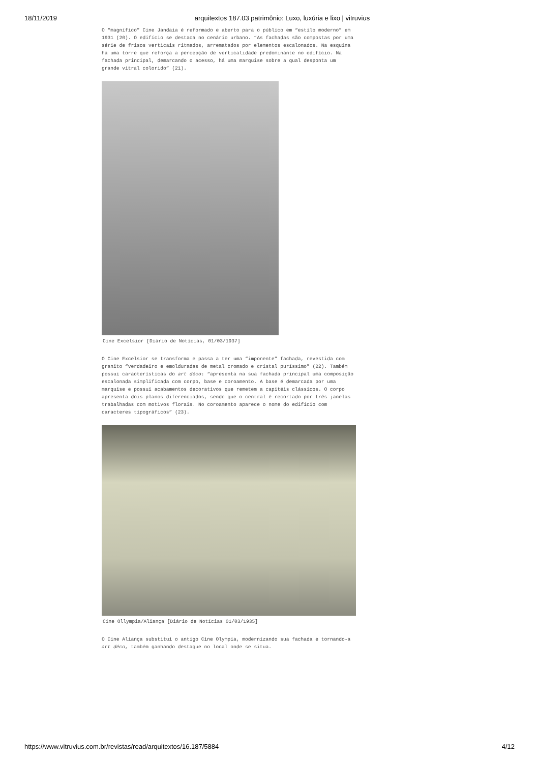18/11/2019 arquitextos 187.03 patrimônio: Luxo, luxúria e lixo | vitruvius
O “magnífico” Cine Jandaia é reformado e aberto para o público em “estilo moderno” em 1931 (20). O edifício se destaca no cenário urbano. “As fachadas são compostas por uma série de frisos verticais ritmados, arrematados por elementos escalonados. Na esquina há uma torre que reforça a percepção de verticalidade predominante no edifício. Na fachada principal, demarcando o acesso, há uma marquise sobre a qual desponta um grande vitral colorido” (21).
Cine Excelsior [Diário de Notícias, 01/03/1937]
O Cine Excelsior se transforma e passa a ter uma “imponente” fachada, revestida com granito “verdadeiro e emolduradas de metal cromado e cristal puríssimo” (22). Também possui características do art déco: “apresenta na sua fachada principal uma composição escalonada simplificada com corpo, base e coroamento. A base é demarcada por uma marquise e possui acabamentos decorativos que remetem a capitéis clássicos. O corpo apresenta dois planos diferenciados, sendo que o central é recortado por três janelas trabalhadas com motivos florais. No coroamento aparece o nome do edifício com caracteres tipográficos” (23).
Cine Ollympia/Aliança [Diário de Notícias 01/03/1935]
O Cine Aliança substitui o antigo Cine Olympia, modernizando sua fachada e tornando-a art déco, também ganhando destaque no local onde se situa.
https://www.vitruvius.com.br/revistas/read/arquitextos/16.187/5884 4/12